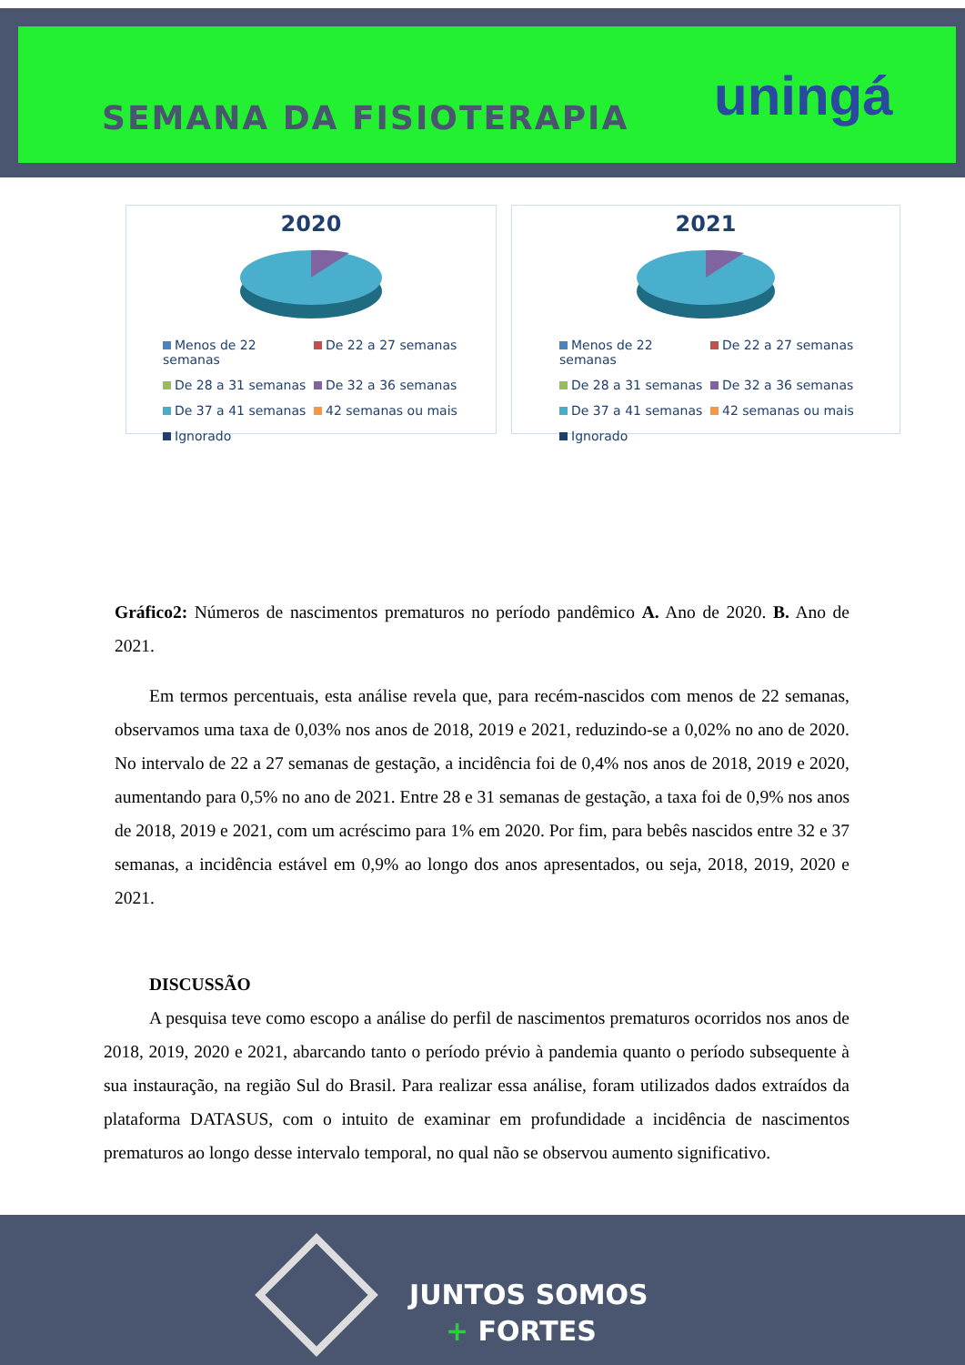SEMANA DA FISIOTERAPIA uningá
2020
Menos de 22 semanas De 22 a 27 semanas De 28 a 31 semanas De 32 a 36 semanas De 37 a 41 semanas 42 semanas ou mais Ignorado
2021
Menos de 22 semanas De 22 a 27 semanas De 28 a 31 semanas De 32 a 36 semanas De 37 a 41 semanas 42 semanas ou mais Ignorado
Gráfico2: Números de nascimentos prematuros no período pandêmico A. Ano de 2020. B. Ano de 2021.
Em termos percentuais, esta análise revela que, para recém-nascidos com menos de 22 semanas, observamos uma taxa de 0,03% nos anos de 2018, 2019 e 2021, reduzindo-se a 0,02% no ano de 2020. No intervalo de 22 a 27 semanas de gestação, a incidência foi de 0,4% nos anos de 2018, 2019 e 2020, aumentando para 0,5% no ano de 2021. Entre 28 e 31 semanas de gestação, a taxa foi de 0,9% nos anos de 2018, 2019 e 2021, com um acréscimo para 1% em 2020. Por fim, para bebês nascidos entre 32 e 37 semanas, a incidência estável em 0,9% ao longo dos anos apresentados, ou seja, 2018, 2019, 2020 e 2021.
DISCUSSÃO
A pesquisa teve como escopo a análise do perfil de nascimentos prematuros ocorridos nos anos de 2018, 2019, 2020 e 2021, abarcando tanto o período prévio à pandemia quanto o período subsequente à sua instauração, na região Sul do Brasil. Para realizar essa análise, foram utilizados dados extraídos da plataforma DATASUS, com o intuito de examinar em profundidade a incidência de nascimentos prematuros ao longo desse intervalo temporal, no qual não se observou aumento significativo.
JUNTOS SOMOS
+ FORTES